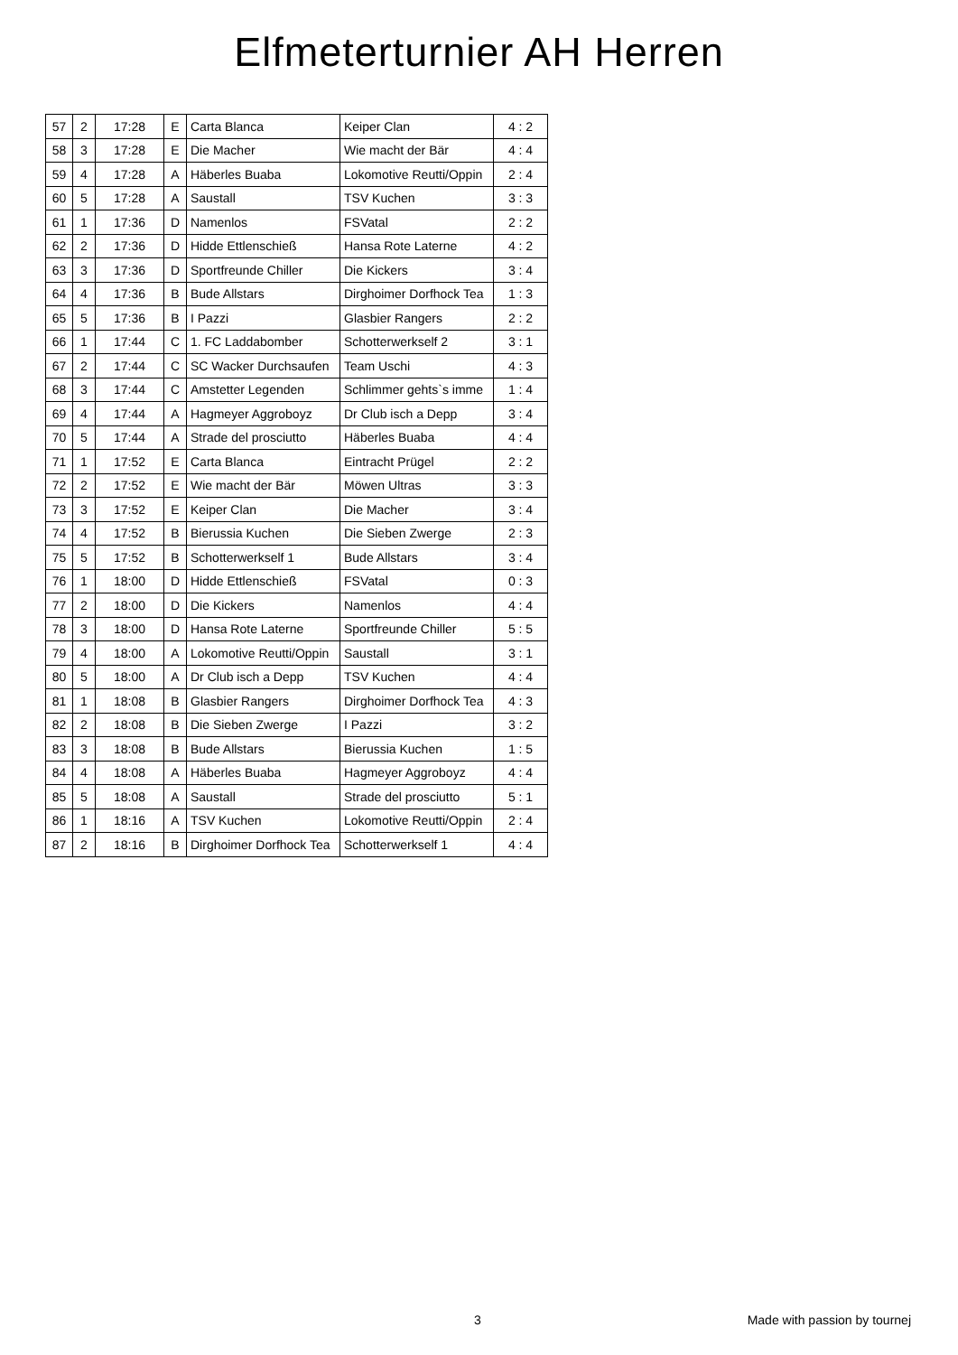Elfmeterturnier AH Herren
| 57 | 2 | 17:28 | E | Carta Blanca | Keiper Clan | 4 : 2 |
| 58 | 3 | 17:28 | E | Die Macher | Wie macht der Bär | 4 : 4 |
| 59 | 4 | 17:28 | A | Häberles Buaba | Lokomotive Reutti/Oppin | 2 : 4 |
| 60 | 5 | 17:28 | A | Saustall | TSV Kuchen | 3 : 3 |
| 61 | 1 | 17:36 | D | Namenlos | FSVatal | 2 : 2 |
| 62 | 2 | 17:36 | D | Hidde Ettlenschieß | Hansa Rote Laterne | 4 : 2 |
| 63 | 3 | 17:36 | D | Sportfreunde Chiller | Die Kickers | 3 : 4 |
| 64 | 4 | 17:36 | B | Bude Allstars | Dirghoimer Dorfhock Tea | 1 : 3 |
| 65 | 5 | 17:36 | B | I Pazzi | Glasbier Rangers | 2 : 2 |
| 66 | 1 | 17:44 | C | 1. FC Laddabomber | Schotterwerkself 2 | 3 : 1 |
| 67 | 2 | 17:44 | C | SC Wacker Durchsaufen | Team Uschi | 4 : 3 |
| 68 | 3 | 17:44 | C | Amstetter Legenden | Schlimmer gehts`s imme | 1 : 4 |
| 69 | 4 | 17:44 | A | Hagmeyer Aggroboyz | Dr Club isch a Depp | 3 : 4 |
| 70 | 5 | 17:44 | A | Strade del prosciutto | Häberles Buaba | 4 : 4 |
| 71 | 1 | 17:52 | E | Carta Blanca | Eintracht Prügel | 2 : 2 |
| 72 | 2 | 17:52 | E | Wie macht der Bär | Möwen Ultras | 3 : 3 |
| 73 | 3 | 17:52 | E | Keiper Clan | Die Macher | 3 : 4 |
| 74 | 4 | 17:52 | B | Bierussia Kuchen | Die Sieben Zwerge | 2 : 3 |
| 75 | 5 | 17:52 | B | Schotterwerkself 1 | Bude Allstars | 3 : 4 |
| 76 | 1 | 18:00 | D | Hidde Ettlenschieß | FSVatal | 0 : 3 |
| 77 | 2 | 18:00 | D | Die Kickers | Namenlos | 4 : 4 |
| 78 | 3 | 18:00 | D | Hansa Rote Laterne | Sportfreunde Chiller | 5 : 5 |
| 79 | 4 | 18:00 | A | Lokomotive Reutti/Oppin | Saustall | 3 : 1 |
| 80 | 5 | 18:00 | A | Dr Club isch a Depp | TSV Kuchen | 4 : 4 |
| 81 | 1 | 18:08 | B | Glasbier Rangers | Dirghoimer Dorfhock Tea | 4 : 3 |
| 82 | 2 | 18:08 | B | Die Sieben Zwerge | I Pazzi | 3 : 2 |
| 83 | 3 | 18:08 | B | Bude Allstars | Bierussia Kuchen | 1 : 5 |
| 84 | 4 | 18:08 | A | Häberles Buaba | Hagmeyer Aggroboyz | 4 : 4 |
| 85 | 5 | 18:08 | A | Saustall | Strade del prosciutto | 5 : 1 |
| 86 | 1 | 18:16 | A | TSV Kuchen | Lokomotive Reutti/Oppin | 2 : 4 |
| 87 | 2 | 18:16 | B | Dirghoimer Dorfhock Tea | Schotterwerkself 1 | 4 : 4 |
3 Made with passion by tournej